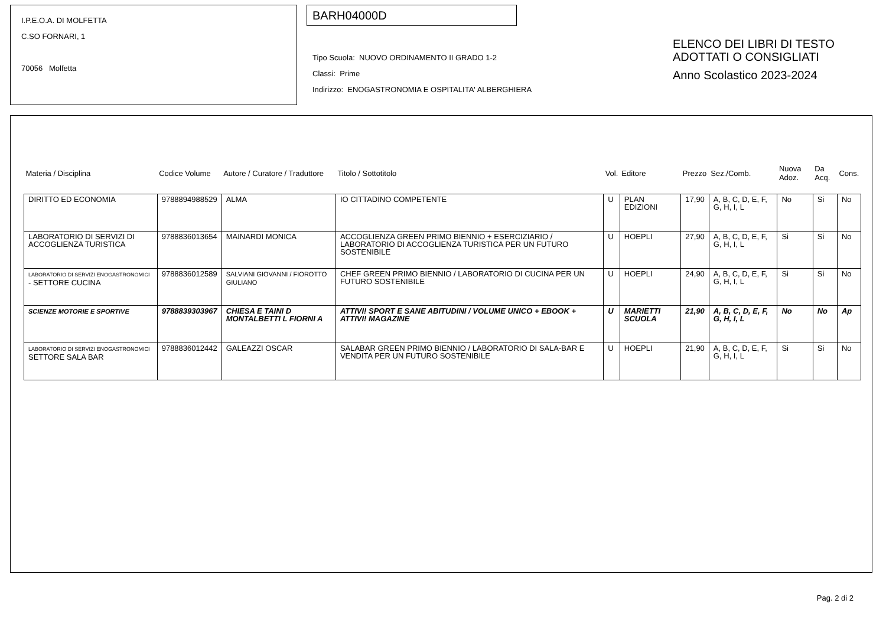I.P.E.O.A. DI MOLFETTA
C.SO FORNARI, 1
70056 Molfetta
BARH04000D
Tipo Scuola: NUOVO ORDINAMENTO II GRADO 1-2
Classi: Prime
Indirizzo: ENOGASTRONOMIA E OSPITALITA' ALBERGHIERA
ELENCO DEI LIBRI DI TESTO
ADOTTATI O CONSIGLIATI
Anno Scolastico 2023-2024
| Materia / Disciplina | Codice Volume | Autore / Curatore / Traduttore | Titolo / Sottotitolo | Vol. | Editore | Prezzo | Sez./Comb. | Nuova Adoz. | Da Acq. | Cons. |
| --- | --- | --- | --- | --- | --- | --- | --- | --- | --- | --- |
| DIRITTO ED ECONOMIA | 9788894988529 | ALMA | IO CITTADINO COMPETENTE | U | PLAN EDIZIONI | 17,90 | A, B, C, D, E, F, G, H, I, L | No | Si | No |
| LABORATORIO DI SERVIZI DI ACCOGLIENZA TURISTICA | 9788836013654 | MAINARDI MONICA | ACCOGLIENZA GREEN PRIMO BIENNIO + ESERCIZIARIO / LABORATORIO DI ACCOGLIENZA TURISTICA PER UN FUTURO SOSTENIBILE | U | HOEPLI | 27,90 | A, B, C, D, E, F, G, H, I, L | Si | Si | No |
| LABORATORIO DI SERVIZI ENOGASTRONOMICI - SETTORE CUCINA | 9788836012589 | SALVIANI GIOVANNI / FIOROTTO GIULIANO | CHEF GREEN PRIMO BIENNIO / LABORATORIO DI CUCINA PER UN FUTURO SOSTENIBILE | U | HOEPLI | 24,90 | A, B, C, D, E, F, G, H, I, L | Si | Si | No |
| SCIENZE MOTORIE E SPORTIVE | 9788839303967 | CHIESA E TAINI D MONTALBETTI L FIORNI A | ATTIVI! SPORT E SANE ABITUDINI / VOLUME UNICO + EBOOK + ATTIVI! MAGAZINE | U | MARIETTI SCUOLA | 21,90 | A, B, C, D, E, F, G, H, I, L | No | No | Ap |
| LABORATORIO DI SERVIZI ENOGASTRONOMICI SETTORE SALA BAR | 9788836012442 | GALEAZZI OSCAR | SALABAR GREEN PRIMO BIENNIO / LABORATORIO DI SALA-BAR E VENDITA PER UN FUTURO SOSTENIBILE | U | HOEPLI | 21,90 | A, B, C, D, E, F, G, H, I, L | Si | Si | No |
Pag. 2 di 2